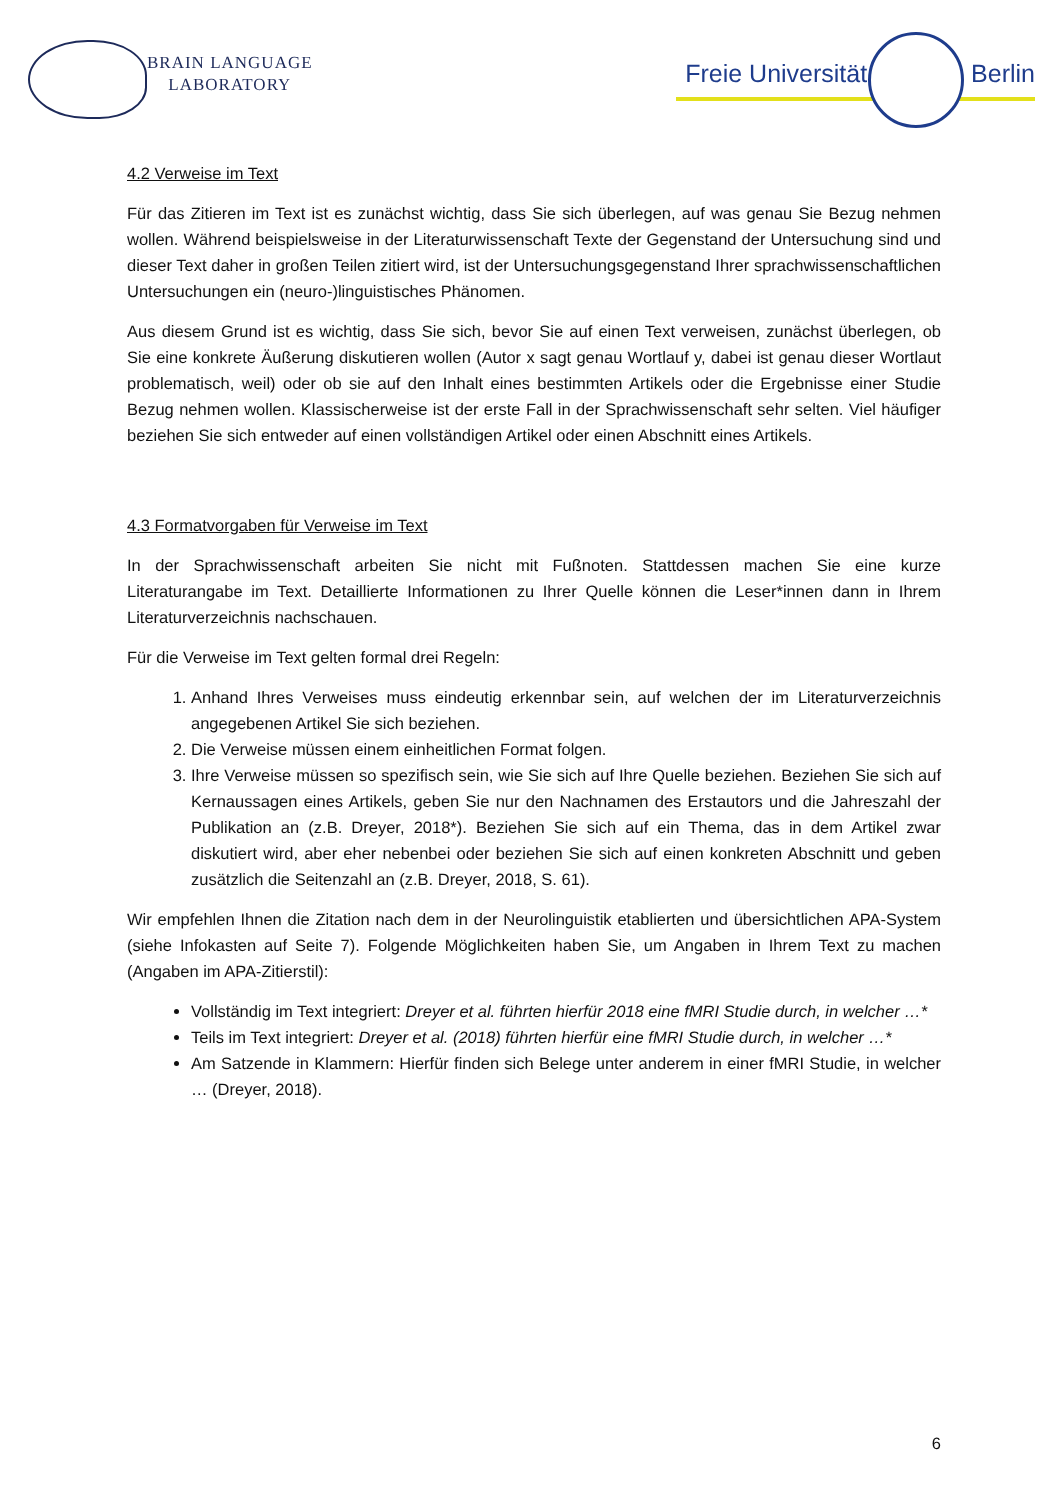BRAIN LANGUAGE
LABORATORY
Freie Universität Berlin
4.2 Verweise im Text
Für das Zitieren im Text ist es zunächst wichtig, dass Sie sich überlegen, auf was genau Sie Bezug nehmen wollen. Während beispielsweise in der Literaturwissenschaft Texte der Gegenstand der Untersuchung sind und dieser Text daher in großen Teilen zitiert wird, ist der Untersuchungsgegenstand Ihrer sprachwissenschaftlichen Untersuchungen ein (neuro-)linguistisches Phänomen.
Aus diesem Grund ist es wichtig, dass Sie sich, bevor Sie auf einen Text verweisen, zunächst überlegen, ob Sie eine konkrete Äußerung diskutieren wollen (Autor x sagt genau Wortlauf y, dabei ist genau dieser Wortlaut problematisch, weil) oder ob sie auf den Inhalt eines bestimmten Artikels oder die Ergebnisse einer Studie Bezug nehmen wollen. Klassischerweise ist der erste Fall in der Sprachwissenschaft sehr selten. Viel häufiger beziehen Sie sich entweder auf einen vollständigen Artikel oder einen Abschnitt eines Artikels.
4.3 Formatvorgaben für Verweise im Text
In der Sprachwissenschaft arbeiten Sie nicht mit Fußnoten. Stattdessen machen Sie eine kurze Literaturangabe im Text. Detaillierte Informationen zu Ihrer Quelle können die Leser*innen dann in Ihrem Literaturverzeichnis nachschauen.
Für die Verweise im Text gelten formal drei Regeln:
1. Anhand Ihres Verweises muss eindeutig erkennbar sein, auf welchen der im Literaturverzeichnis angegebenen Artikel Sie sich beziehen.
2. Die Verweise müssen einem einheitlichen Format folgen.
3. Ihre Verweise müssen so spezifisch sein, wie Sie sich auf Ihre Quelle beziehen. Beziehen Sie sich auf Kernaussagen eines Artikels, geben Sie nur den Nachnamen des Erstautors und die Jahreszahl der Publikation an (z.B. Dreyer, 2018*). Beziehen Sie sich auf ein Thema, das in dem Artikel zwar diskutiert wird, aber eher nebenbei oder beziehen Sie sich auf einen konkreten Abschnitt und geben zusätzlich die Seitenzahl an (z.B. Dreyer, 2018, S. 61).
Wir empfehlen Ihnen die Zitation nach dem in der Neurolinguistik etablierten und übersichtlichen APA-System (siehe Infokasten auf Seite 7). Folgende Möglichkeiten haben Sie, um Angaben in Ihrem Text zu machen (Angaben im APA-Zitierstil):
Vollständig im Text integriert: Dreyer et al. führten hierfür 2018 eine fMRI Studie durch, in welcher …*
Teils im Text integriert: Dreyer et al. (2018) führten hierfür eine fMRI Studie durch, in welcher …*
Am Satzende in Klammern: Hierfür finden sich Belege unter anderem in einer fMRI Studie, in welcher … (Dreyer, 2018).
6